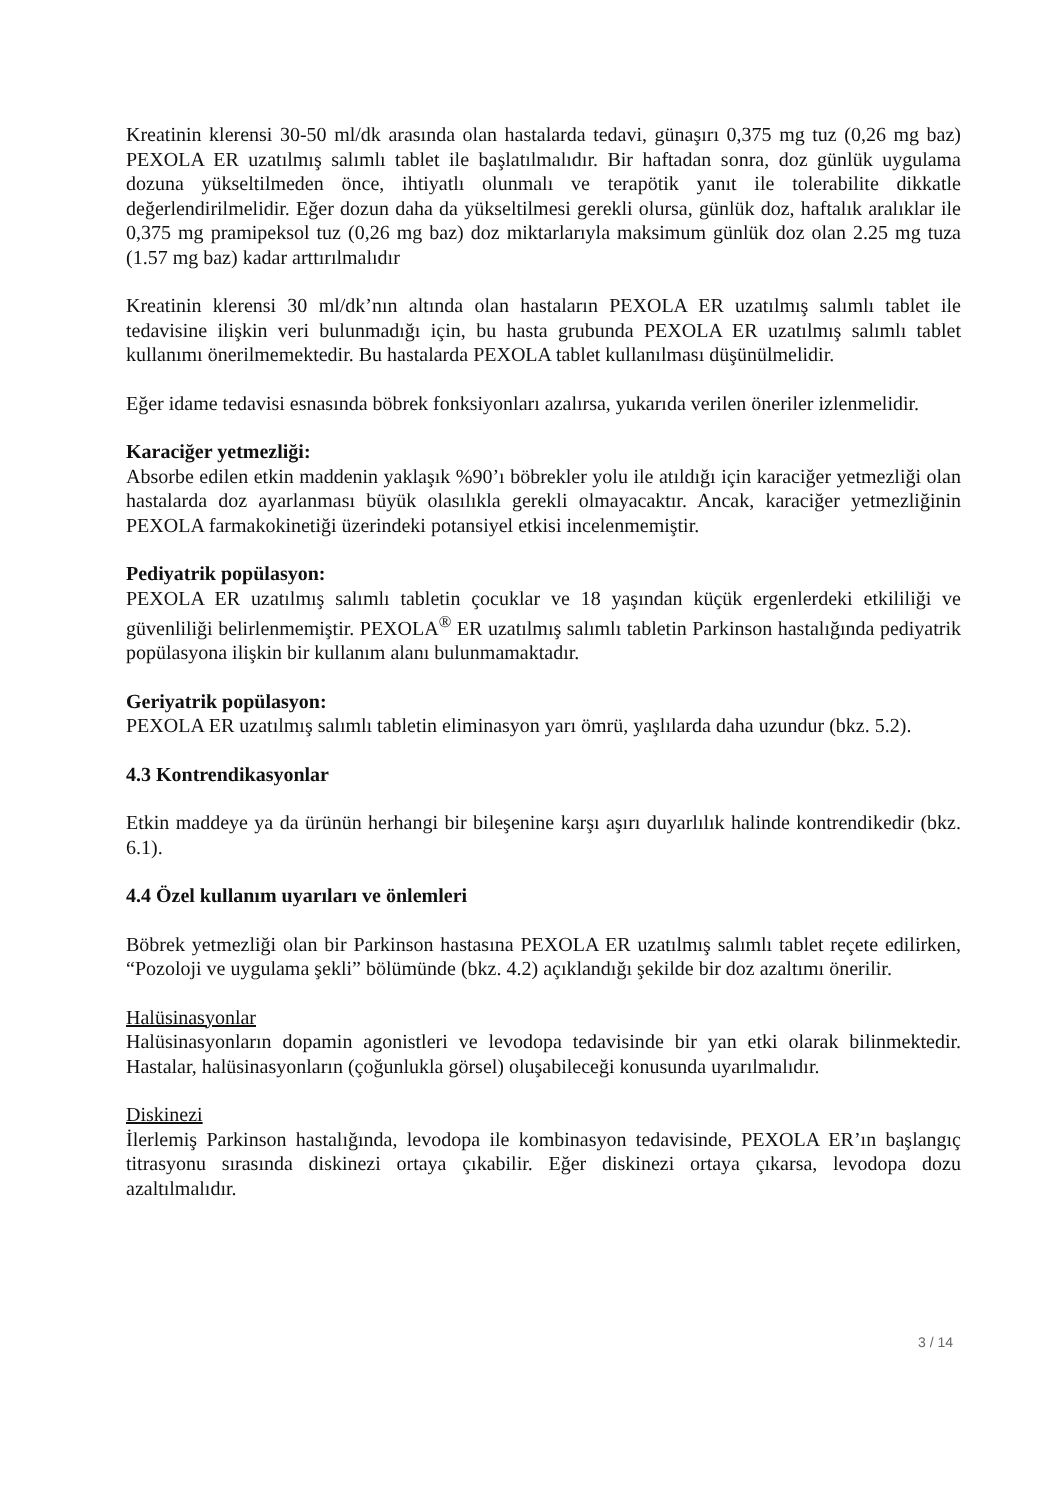Kreatinin klerensi 30-50 ml/dk arasında olan hastalarda tedavi, günaşırı 0,375 mg tuz (0,26 mg baz) PEXOLA ER uzatılmış salımlı tablet ile başlatılmalıdır. Bir haftadan sonra, doz günlük uygulama dozuna yükseltilmeden önce, ihtiyatlı olunmalı ve terapötik yanıt ile tolerabilite dikkatle değerlendirilmelidir. Eğer dozun daha da yükseltilmesi gerekli olursa, günlük doz, haftalık aralıklar ile 0,375 mg pramipeksol tuz (0,26 mg baz) doz miktarlarıyla maksimum günlük doz olan 2.25 mg tuza (1.57 mg baz) kadar arttırılmalıdır
Kreatinin klerensi 30 ml/dk’nın altında olan hastaların PEXOLA ER uzatılmış salımlı tablet ile tedavisine ilişkin veri bulunmadığı için, bu hasta grubunda PEXOLA ER uzatılmış salımlı tablet kullanımı önerilmemektedir. Bu hastalarda PEXOLA tablet kullanılması düşünülmelidir.
Eğer idame tedavisi esnasında böbrek fonksiyonları azalırsa, yukarıda verilen öneriler izlenmelidir.
Karaciğer yetmezliği:
Absorbe edilen etkin maddenin yaklaşık %90’ı böbrekler yolu ile atıldığı için karaciğer yetmezliği olan hastalarda doz ayarlanması büyük olasılıkla gerekli olmayacaktır. Ancak, karaciğer yetmezliğinin PEXOLA farmakokinetiği üzerindeki potansiyel etkisi incelenmemiştir.
Pediyatrik popülasyon:
PEXOLA ER uzatılmış salımlı tabletin çocuklar ve 18 yaşından küçük ergenlerdeki etkililiği ve güvenliliği belirlenmemiştir. PEXOLA<sup>®</sup> ER uzatılmış salımlı tabletin Parkinson hastalığında pediyatrik popülasyona ilişkin bir kullanım alanı bulunmamaktadır.
Geriyatrik popülasyon:
PEXOLA ER uzatılmış salımlı tabletin eliminasyon yarı ömrü, yaşlılarda daha uzundur (bkz. 5.2).
4.3 Kontrendikasyonlar
Etkin maddeye ya da ürünün herhangi bir bileşenine karşı aşırı duyarlılık halinde kontrendikedir (bkz. 6.1).
4.4 Özel kullanım uyarıları ve önlemleri
Böbrek yetmezliği olan bir Parkinson hastasına PEXOLA ER uzatılmış salımlı tablet reçete edilirken, “Pozoloji ve uygulama şekli” bölümünde (bkz. 4.2) açıklandığı şekilde bir doz azaltımı önerilir.
Halüsinasyonlar
Halüsinasyonların dopamin agonistleri ve levodopa tedavisinde bir yan etki olarak bilinmektedir. Hastalar, halüsinasyonların (çoğunlukla görsel) oluşabileceği konusunda uyarılmalıdır.
Diskinezi
İlerlemiş Parkinson hastalığında, levodopa ile kombinasyon tedavisinde, PEXOLA ER’ın başlangıç titrasyonu sırasında diskinezi ortaya çıkabilir. Eğer diskinezi ortaya çıkarsa, levodopa dozu azaltılmalıdır.
3 / 14